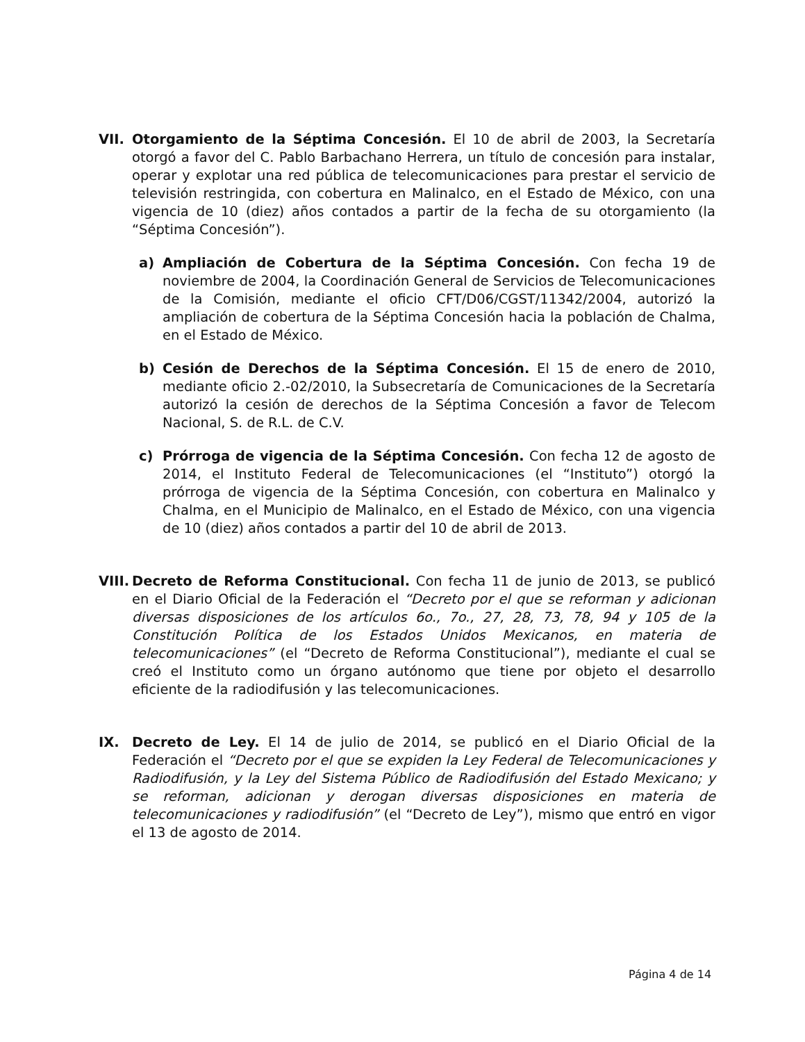VII. Otorgamiento de la Séptima Concesión. El 10 de abril de 2003, la Secretaría otorgó a favor del C. Pablo Barbachano Herrera, un título de concesión para instalar, operar y explotar una red pública de telecomunicaciones para prestar el servicio de televisión restringida, con cobertura en Malinalco, en el Estado de México, con una vigencia de 10 (diez) años contados a partir de la fecha de su otorgamiento (la “Séptima Concesión”).
a) Ampliación de Cobertura de la Séptima Concesión. Con fecha 19 de noviembre de 2004, la Coordinación General de Servicios de Telecomunicaciones de la Comisión, mediante el oficio CFT/D06/CGST/11342/2004, autorizó la ampliación de cobertura de la Séptima Concesión hacia la población de Chalma, en el Estado de México.
b) Cesión de Derechos de la Séptima Concesión. El 15 de enero de 2010, mediante oficio 2.-02/2010, la Subsecretaría de Comunicaciones de la Secretaría autorizó la cesión de derechos de la Séptima Concesión a favor de Telecom Nacional, S. de R.L. de C.V.
c) Prórroga de vigencia de la Séptima Concesión. Con fecha 12 de agosto de 2014, el Instituto Federal de Telecomunicaciones (el “Instituto”) otorgó la prórroga de vigencia de la Séptima Concesión, con cobertura en Malinalco y Chalma, en el Municipio de Malinalco, en el Estado de México, con una vigencia de 10 (diez) años contados a partir del 10 de abril de 2013.
VIII. Decreto de Reforma Constitucional. Con fecha 11 de junio de 2013, se publicó en el Diario Oficial de la Federación el “Decreto por el que se reforman y adicionan diversas disposiciones de los artículos 6o., 7o., 27, 28, 73, 78, 94 y 105 de la Constitución Política de los Estados Unidos Mexicanos, en materia de telecomunicaciones” (el “Decreto de Reforma Constitucional”), mediante el cual se creó el Instituto como un órgano autónomo que tiene por objeto el desarrollo eficiente de la radiodifusión y las telecomunicaciones.
IX. Decreto de Ley. El 14 de julio de 2014, se publicó en el Diario Oficial de la Federación el “Decreto por el que se expiden la Ley Federal de Telecomunicaciones y Radiodifusión, y la Ley del Sistema Público de Radiodifusión del Estado Mexicano; y se reforman, adicionan y derogan diversas disposiciones en materia de telecomunicaciones y radiodifusión” (el “Decreto de Ley”), mismo que entró en vigor el 13 de agosto de 2014.
Página 4 de 14